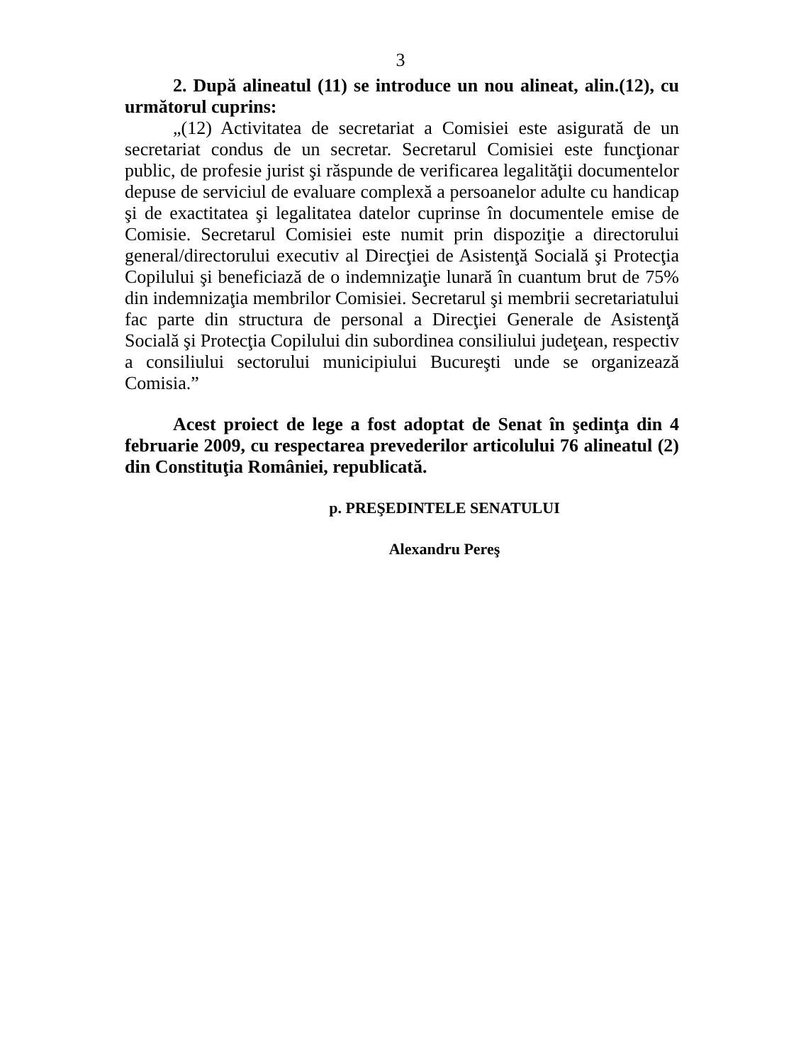3
2. După alineatul (11) se introduce un nou alineat, alin.(12), cu următorul cuprins:
„(12) Activitatea de secretariat a Comisiei este asigurată de un secretariat condus de un secretar. Secretarul Comisiei este funcţionar public, de profesie jurist şi răspunde de verificarea legalităţii documentelor depuse de serviciul de evaluare complexă a persoanelor adulte cu handicap şi de exactitatea şi legalitatea datelor cuprinse în documentele emise de Comisie. Secretarul Comisiei este numit prin dispoziţie a directorului general/directorului executiv al Direcţiei de Asistenţă Socială şi Protecţia Copilului şi beneficiază de o indemnizaţie lunară în cuantum brut de 75% din indemnizaţia membrilor Comisiei. Secretarul şi membrii secretariatului fac parte din structura de personal a Direcţiei Generale de Asistenţă Socială şi Protecţia Copilului din subordinea consiliului judeţean, respectiv a consiliului sectorului municipiului Bucureşti unde se organizează Comisia.”
Acest proiect de lege a fost adoptat de Senat în şedinţa din 4 februarie 2009, cu respectarea prevederilor articolului 76 alineatul (2) din Constituţia României, republicată.
p. PREŞEDINTELE SENATULUI
Alexandru Pereş